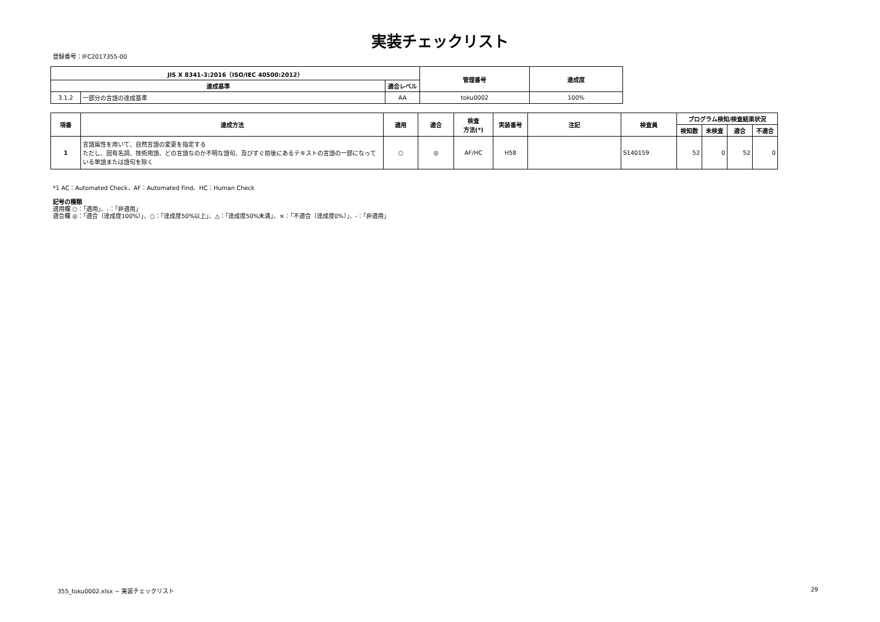実装チェックリスト
登録番号：IFC2017355-00
| JIS X 8341-3:2016（ISO/IEC 40500:2012） | | | 管理番号 | 達成度 |
| --- | --- | --- | --- | --- |
| 達成基準 | | 適合レベル | | |
| 3.1.2 | 一部分の言語の達成基準 | AA | toku0002 | 100% |
| 項番 | 達成方法 | 適用 | 適合 | 検査 方法(*) | 実装番号 | 注記 | 検査員 | プログラム検知/検査結果状況 | | | |
| --- | --- | --- | --- | --- | --- | --- | --- | --- | --- | --- | --- |
| | | | | | | | | 検知数 | 未検査 | 適合 | 不適合 |
| 1 | 言語属性を用いて、自然言語の変更を指定する ただし、固有名詞、技術用語、どの言語なのか不明な語句、及びすぐ前後にあるテキストの言語の一部になっている単語または語句を除く | ○ | ◎ | AF/HC | H58 | | S140159 | 52 | 0 | 52 | 0 |
*1 AC：Automated Check、AF：Automated Find、HC：Human Check
記号の種類
適用欄 ○：「適用」、-：「非適用」
適合欄 ◎：「適合（達成度100%）」、○：「達成度50%以上」、△：「達成度50%未満」、×：「不適合（達成度0%）」、-：「非適用」
355_toku0002.xlsx − 実装チェックリスト
29